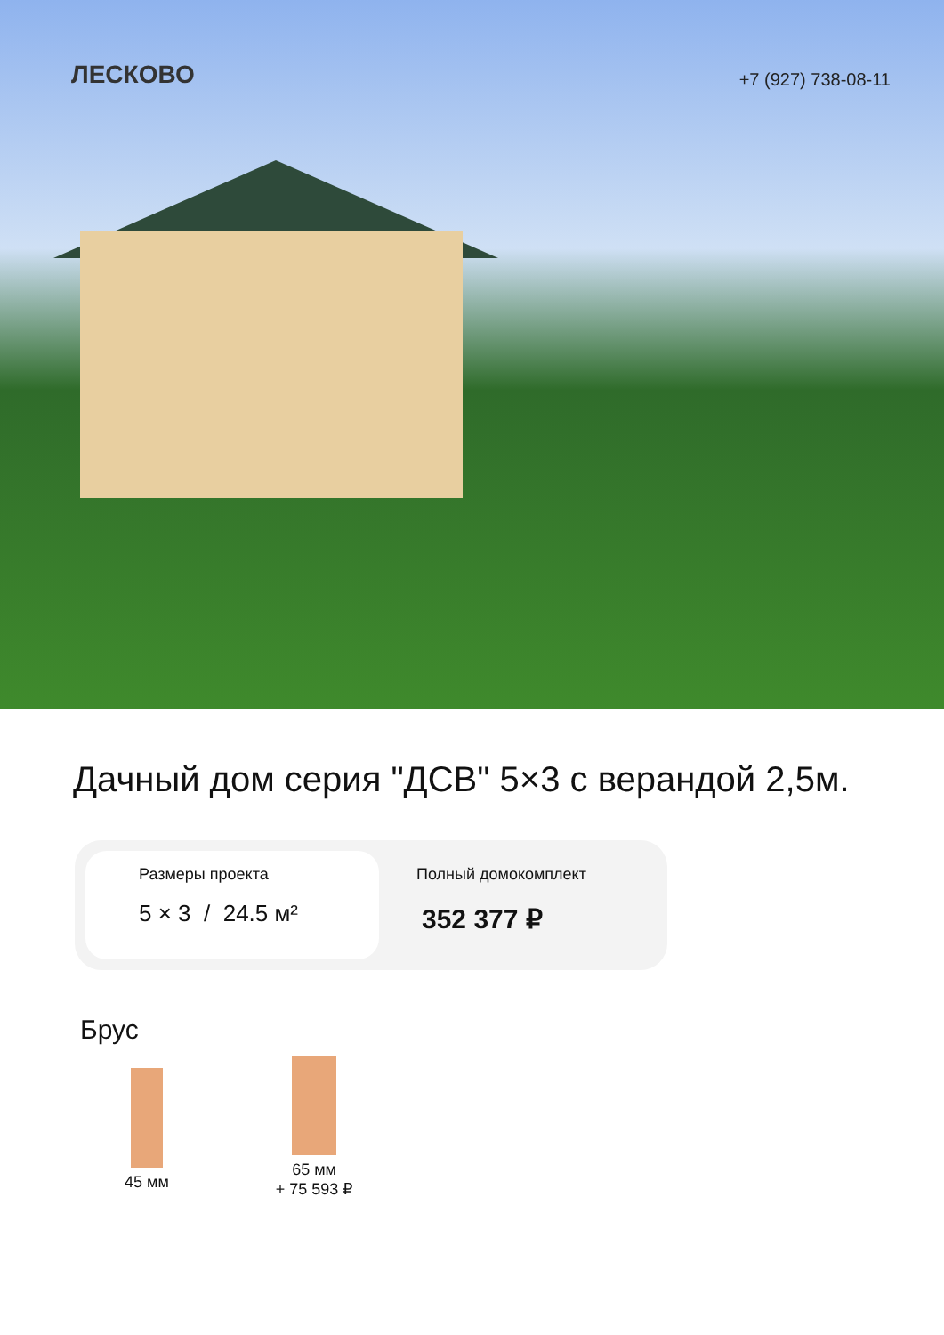ЛЕСКОВО
+7 (927) 738-08-11
Дачный дом серия "ДСВ" 5×3 с верандой 2,5м.
Размеры проекта
5 × 3 / 24.5 м²
Полный домокомплект
352 377 ₽
Брус
45 мм
65 мм
+ 75 593 ₽